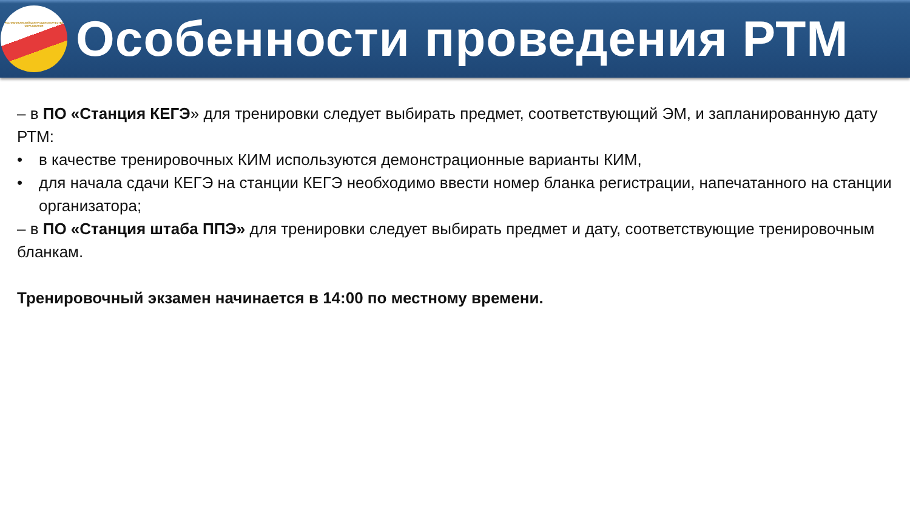РЕСПУБЛИКАНСКИЙ ЦЕНТР ОЦЕНКИ КАЧЕСТВА ОБРАЗОВАНИЯ
Особенности проведения РТМ
– в ПО «Станция КЕГЭ» для тренировки следует выбирать предмет, соответствующий ЭМ, и запланированную дату РТМ:
• в качестве тренировочных КИМ используются демонстрационные варианты КИМ,
• для начала сдачи КЕГЭ на станции КЕГЭ необходимо ввести номер бланка регистрации, напечатанного на станции организатора;
– в ПО «Станция штаба ППЭ» для тренировки следует выбирать предмет и дату, соответствующие тренировочным бланкам.
Тренировочный экзамен начинается в 14:00 по местному времени.